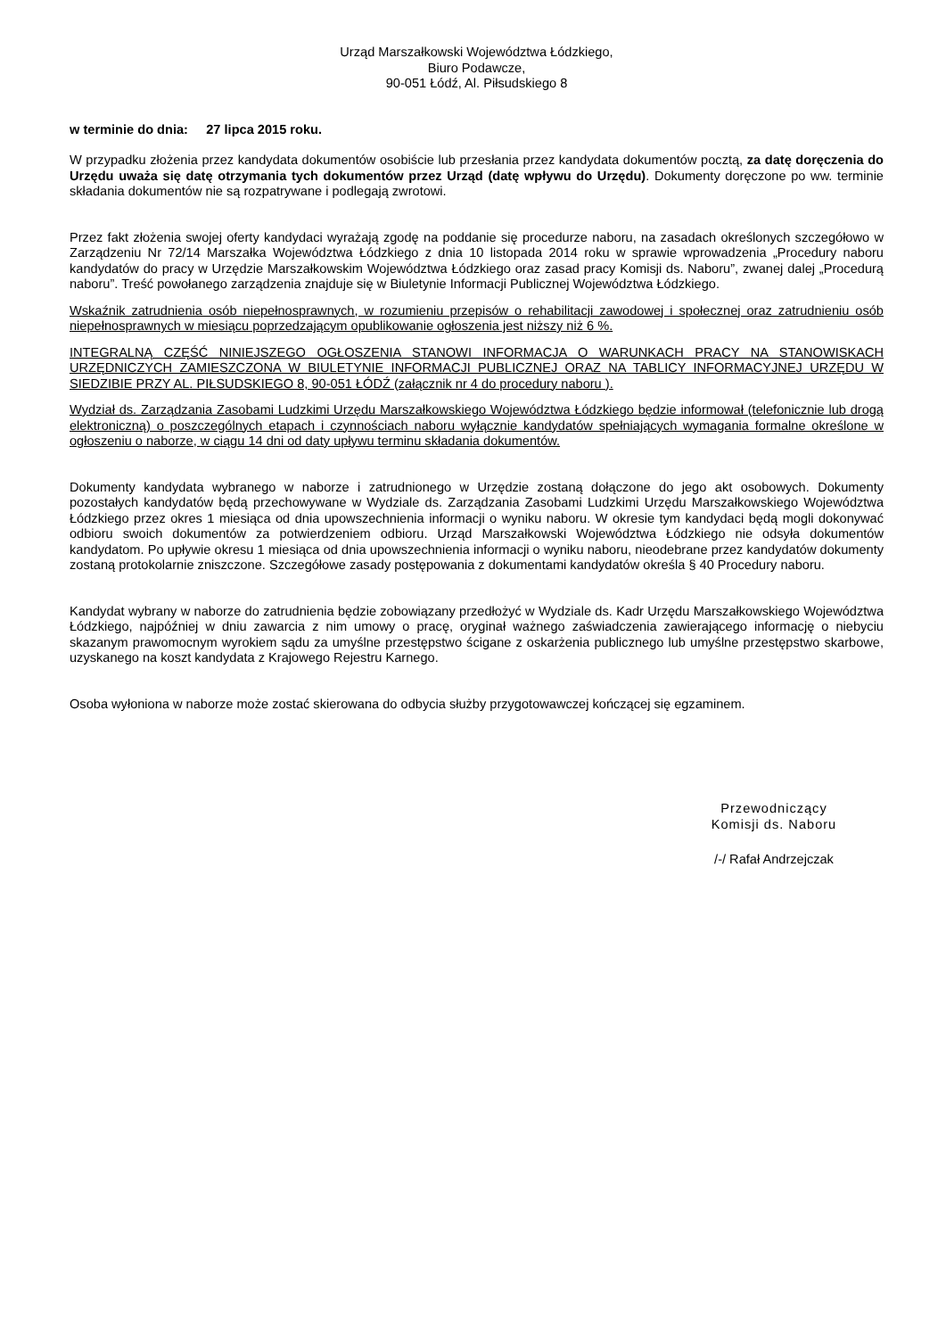Urząd Marszałkowski Województwa Łódzkiego,
Biuro Podawcze,
90-051 Łódź, Al. Piłsudskiego 8
w terminie do dnia: 27 lipca 2015 roku.
W przypadku złożenia przez kandydata dokumentów osobiście lub przesłania przez kandydata dokumentów pocztą, za datę doręczenia do Urzędu uważa się datę otrzymania tych dokumentów przez Urząd (datę wpływu do Urzędu). Dokumenty doręczone po ww. terminie składania dokumentów nie są rozpatrywane i podlegają zwrotowi.
Przez fakt złożenia swojej oferty kandydaci wyrażają zgodę na poddanie się procedurze naboru, na zasadach określonych szczegółowo w Zarządzeniu Nr 72/14 Marszałka Województwa Łódzkiego z dnia 10 listopada 2014 roku w sprawie wprowadzenia „Procedury naboru kandydatów do pracy w Urzędzie Marszałkowskim Województwa Łódzkiego oraz zasad pracy Komisji ds. Naboru”, zwanej dalej „Procedurą naboru”. Treść powołanego zarządzenia znajduje się w Biuletynie Informacji Publicznej Województwa Łódzkiego.
Wskaźnik zatrudnienia osób niepełnosprawnych, w rozumieniu przepisów o rehabilitacji zawodowej i społecznej oraz zatrudnieniu osób niepełnosprawnych w miesiącu poprzedzającym opublikowanie ogłoszenia jest niższy niż 6 %.
INTEGRALNĄ CZĘŚĆ NINIEJSZEGO OGŁOSZENIA STANOWI INFORMACJA O WARUNKACH PRACY NA STANOWISKACH URZĘDNICZYCH ZAMIESZCZONA W BIULETYNIE INFORMACJI PUBLICZNEJ ORAZ NA TABLICY INFORMACYJNEJ URZĘDU W SIEDZIBIE PRZY AL. PIŁSUDSKIEGO 8, 90-051 ŁÓDŹ (załącznik nr 4 do procedury naboru ).
Wydział ds. Zarządzania Zasobami Ludzkimi Urzędu Marszałkowskiego Województwa Łódzkiego będzie informował (telefonicznie lub drogą elektroniczną) o poszczególnych etapach i czynnościach naboru wyłącznie kandydatów spełniających wymagania formalne określone w ogłoszeniu o naborze, w ciągu 14 dni od daty upływu terminu składania dokumentów.
Dokumenty kandydata wybranego w naborze i zatrudnionego w Urzędzie zostaną dołączone do jego akt osobowych. Dokumenty pozostałych kandydatów będą przechowywane w Wydziale ds. Zarządzania Zasobami Ludzkimi Urzędu Marszałkowskiego Województwa Łódzkiego przez okres 1 miesiąca od dnia upowszechnienia informacji o wyniku naboru. W okresie tym kandydaci będą mogli dokonywać odbioru swoich dokumentów za potwierdzeniem odbioru. Urząd Marszałkowski Województwa Łódzkiego nie odsyła dokumentów kandydatom. Po upływie okresu 1 miesiąca od dnia upowszechnienia informacji o wyniku naboru, nieodebrane przez kandydatów dokumenty zostaną protokolarnie zniszczone. Szczegółowe zasady postępowania z dokumentami kandydatów określa § 40 Procedury naboru.
Kandydat wybrany w naborze do zatrudnienia będzie zobowiązany przedłożyć w Wydziale ds. Kadr Urzędu Marszałkowskiego Województwa Łódzkiego, najpóźniej w dniu zawarcia z nim umowy o pracę, oryginał ważnego zaświadczenia zawierającego informację o niebyciu skazanym prawomocnym wyrokiem sądu za umyślne przestępstwo ścigane z oskarżenia publicznego lub umyślne przestępstwo skarbowe, uzyskanego na koszt kandydata z Krajowego Rejestru Karnego.
Osoba wyłoniona w naborze może zostać skierowana do odbycia służby przygotowawczej kończącej się egzaminem.
Przewodniczący
Komisji ds. Naboru
/-/ Rafał Andrzejczak